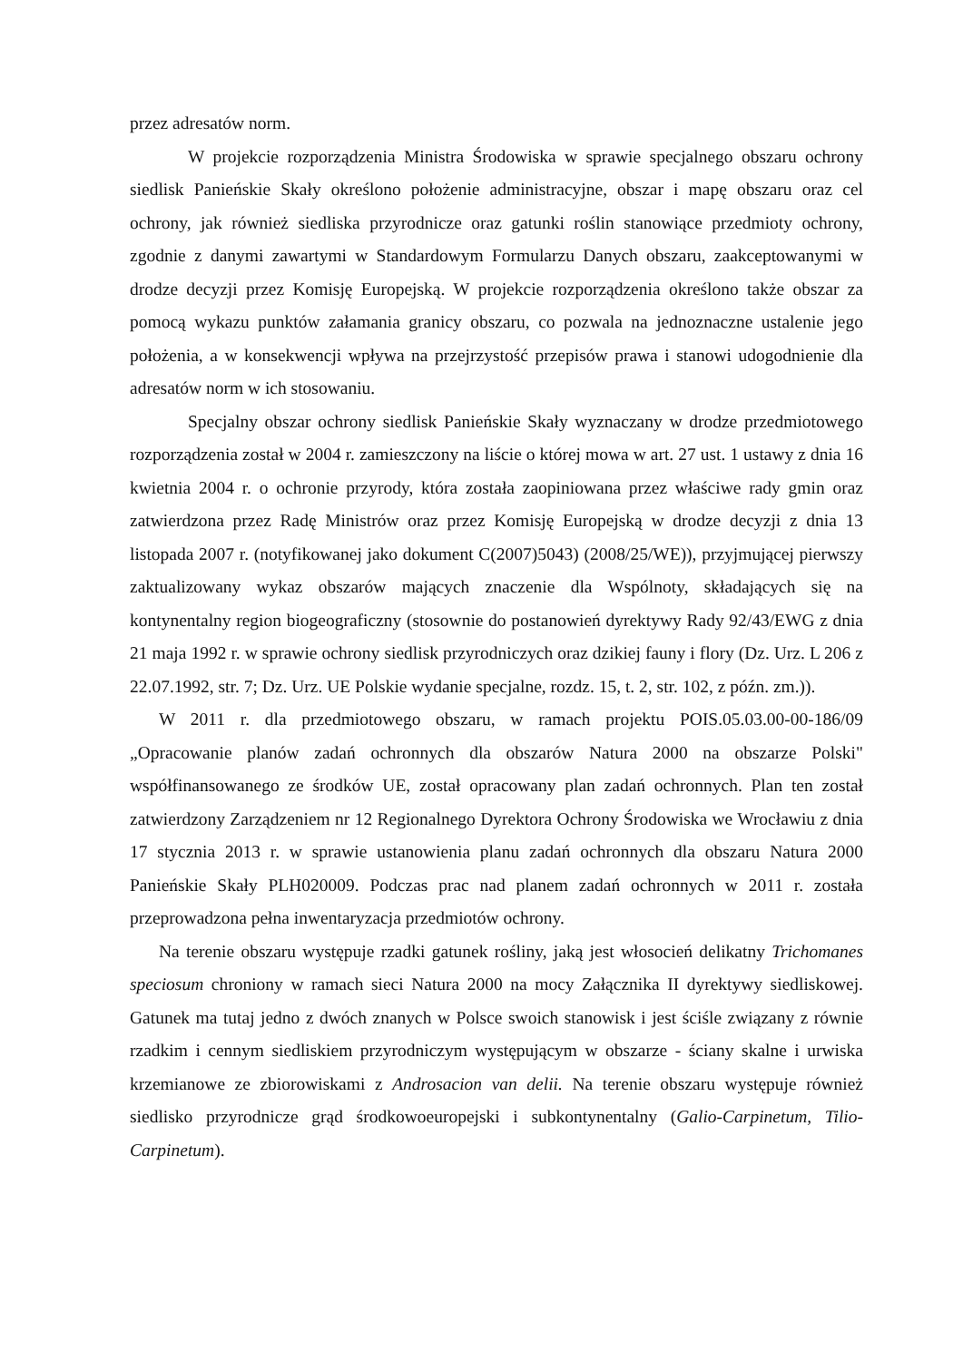przez adresatów norm.
W projekcie rozporządzenia Ministra Środowiska w sprawie specjalnego obszaru ochrony siedlisk Panieńskie Skały określono położenie administracyjne, obszar i mapę obszaru oraz cel ochrony, jak również siedliska przyrodnicze oraz gatunki roślin stanowiące przedmioty ochrony, zgodnie z danymi zawartymi w Standardowym Formularzu Danych obszaru, zaakceptowanymi w drodze decyzji przez Komisję Europejską. W projekcie rozporządzenia określono także obszar za pomocą wykazu punktów załamania granicy obszaru, co pozwala na jednoznaczne ustalenie jego położenia, a w konsekwencji wpływa na przejrzystość przepisów prawa i stanowi udogodnienie dla adresatów norm w ich stosowaniu.
Specjalny obszar ochrony siedlisk Panieńskie Skały wyznaczany w drodze przedmiotowego rozporządzenia został w 2004 r. zamieszczony na liście o której mowa w art. 27 ust. 1 ustawy z dnia 16 kwietnia 2004 r. o ochronie przyrody, która została zaopiniowana przez właściwe rady gmin oraz zatwierdzona przez Radę Ministrów oraz przez Komisję Europejską w drodze decyzji z dnia 13 listopada 2007 r. (notyfikowanej jako dokument C(2007)5043) (2008/25/WE)), przyjmującej pierwszy zaktualizowany wykaz obszarów mających znaczenie dla Wspólnoty, składających się na kontynentalny region biogeograficzny (stosownie do postanowień dyrektywy Rady 92/43/EWG z dnia 21 maja 1992 r. w sprawie ochrony siedlisk przyrodniczych oraz dzikiej fauny i flory (Dz. Urz. L 206 z 22.07.1992, str. 7; Dz. Urz. UE Polskie wydanie specjalne, rozdz. 15, t. 2, str. 102, z późn. zm.)).
W 2011 r. dla przedmiotowego obszaru, w ramach projektu POIS.05.03.00-00-186/09 „Opracowanie planów zadań ochronnych dla obszarów Natura 2000 na obszarze Polski" współfinansowanego ze środków UE, został opracowany plan zadań ochronnych. Plan ten został zatwierdzony Zarządzeniem nr 12 Regionalnego Dyrektora Ochrony Środowiska we Wrocławiu z dnia 17 stycznia 2013 r. w sprawie ustanowienia planu zadań ochronnych dla obszaru Natura 2000 Panieńskie Skały PLH020009. Podczas prac nad planem zadań ochronnych w 2011 r. została przeprowadzona pełna inwentaryzacja przedmiotów ochrony.
Na terenie obszaru występuje rzadki gatunek rośliny, jaką jest włosocień delikatny Trichomanes speciosum chroniony w ramach sieci Natura 2000 na mocy Załącznika II dyrektywy siedliskowej. Gatunek ma tutaj jedno z dwóch znanych w Polsce swoich stanowisk i jest ściśle związany z równie rzadkim i cennym siedliskiem przyrodniczym występującym w obszarze - ściany skalne i urwiska krzemianowe ze zbiorowiskami z Androsacion van delii. Na terenie obszaru występuje również siedlisko przyrodnicze grąd środkowoeuropejski i subkontynentalny (Galio-Carpinetum, Tilio-Carpinetum).